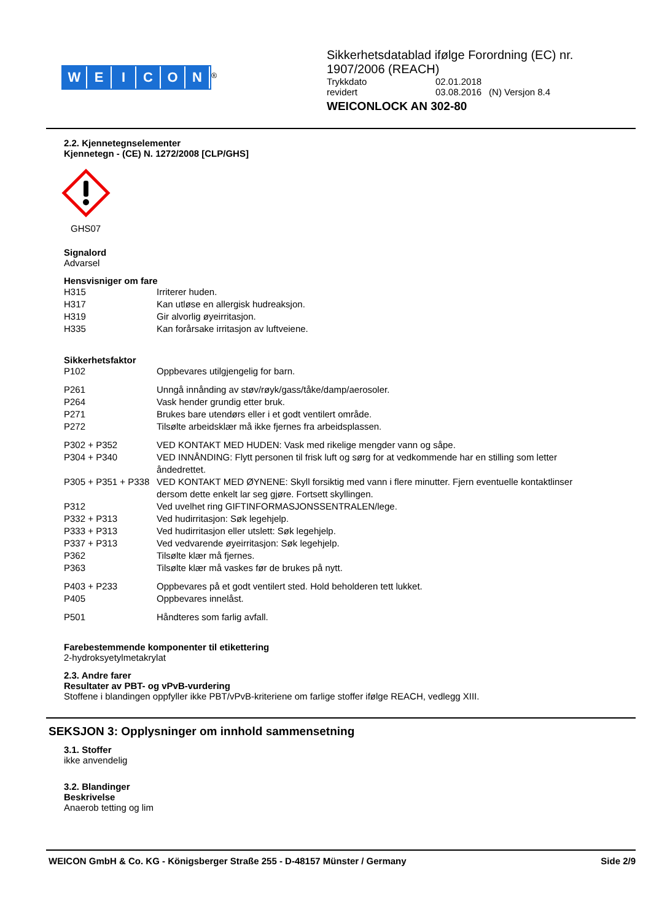WEICON
<sup>®</sup>
Sikkerhetsdatablad ifølge Forordning (EC) nr.
1907/2006 (REACH)
| Trykkdato | 02.01.2018 | |
| revidert | 03.08.2016 | (N) Versjon 8.4 |
WEICONLOCK AN 302-80
2.2. Kjennetegnselementer
Kjennetegn - (CE) N. 1272/2008 [CLP/GHS]
GHS07
Signalord
Advarsel
Hensvisniger om fare
| H315 | Irriterer huden. |
| H317 | Kan utløse en allergisk hudreaksjon. |
| H319 | Gir alvorlig øyeirritasjon. |
| H335 | Kan forårsake irritasjon av luftveiene. |
Sikkerhetsfaktor
| P102 | Oppbevares utilgjengelig for barn. |
| P261 | Unngå innånding av støv/røyk/gass/tåke/damp/aerosoler. |
| P264 | Vask hender grundig etter bruk. |
| P271 | Brukes bare utendørs eller i et godt ventilert område. |
| P272 | Tilsølte arbeidsklær må ikke fjernes fra arbeidsplassen. |
| P302 + P352 | VED KONTAKT MED HUDEN: Vask med rikelige mengder vann og såpe. |
| P304 + P340 | VED INNÅNDING: Flytt personen til frisk luft og sørg for at vedkommende har en stilling som letter åndedrettet. |
| P305 + P351 + P338 | VED KONTAKT MED ØYNENE: Skyll forsiktig med vann i flere minutter. Fjern eventuelle kontaktlinser dersom dette enkelt lar seg gjøre. Fortsett skyllingen. |
| P312 | Ved uvelhet ring GIFTINFORMASJONSSENTRALEN/lege. |
| P332 + P313 | Ved hudirritasjon: Søk legehjelp. |
| P333 + P313 | Ved hudirritasjon eller utslett: Søk legehjelp. |
| P337 + P313 | Ved vedvarende øyeirritasjon: Søk legehjelp. |
| P362 | Tilsølte klær må fjernes. |
| P363 | Tilsølte klær må vaskes før de brukes på nytt. |
| P403 + P233 | Oppbevares på et godt ventilert sted. Hold beholderen tett lukket. |
| P405 | Oppbevares innelåst. |
| P501 | Håndteres som farlig avfall. |
Farebestemmende komponenter til etikettering
2-hydroksyetylmetakrylat
2.3. Andre farer
Resultater av PBT- og vPvB-vurdering
Stoffene i blandingen oppfyller ikke PBT/vPvB-kriteriene om farlige stoffer ifølge REACH, vedlegg XIII.
SEKSJON 3: Opplysninger om innhold sammensetning
3.1. Stoffer
ikke anvendelig
3.2. Blandinger
Beskrivelse
Anaerob tetting og lim
WEICON GmbH & Co. KG - Königsberger Straße 255 - D-48157 Münster / Germany Side 2/9